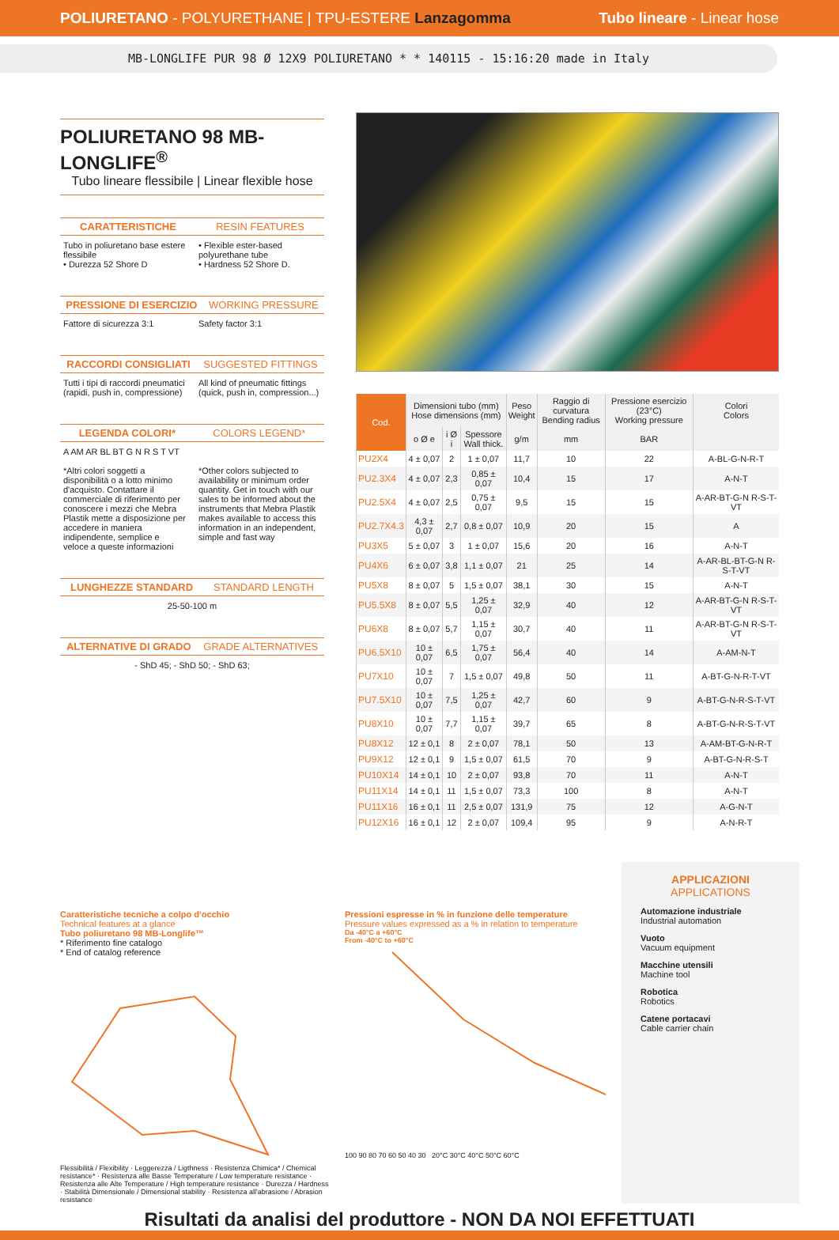POLIURETANO - POLYURETHANE | TPU-ESTERE Lanzagomma Tubo lineare - Linear hose
MB-LONGLIFE PUR 98 Ø 12X9 POLIURETANO * * 140115 - 15:16:20 made in Italy
POLIURETANO 98 MB-LONGLIFE<sup>®</sup>
Tubo lineare flessibile | Linear flexible hose
CARATTERISTICHE RESIN FEATURES
Tubo in poliuretano base estere flessibile
• Durezza 52 Shore D
• Flexible ester-based polyurethane tube
• Hardness 52 Shore D.
PRESSIONE DI ESERCIZIO WORKING PRESSURE
Fattore di sicurezza 3:1 Safety factor 3:1
RACCORDI CONSIGLIATI SUGGESTED FITTINGS
Tutti i tipi di raccordi pneumatici (rapidi, push in, compressione)
All kind of pneumatic fittings (quick, push in, compression...)
LEGENDA COLORI* COLORS LEGEND*
A AM AR BL BT G N R S T VT
*Altri colori soggetti a disponibilità o a lotto minimo d'acquisto. Contattare il commerciale di riferimento per conoscere i mezzi che Mebra Plastik mette a disposizione per accedere in maniera indipendente, semplice e veloce a queste informazioni
*Other colors subjected to availability or minimum order quantity. Get in touch with our sales to be informed about the instruments that Mebra Plastik makes available to access this information in an independent, simple and fast way
LUNGHEZZE STANDARD STANDARD LENGTH
25-50-100 m
ALTERNATIVE DI GRADO GRADE ALTERNATIVES
- ShD 45; - ShD 50; - ShD 63;
| Cod. | Dimensioni tubo (mm) Hose dimensions (mm) | | | Peso Weight | Raggio di curvatura Bending radius | Pressione esercizio (23°C) Working pressure | Colori Colors |
| --- | --- | --- | --- | --- | --- | --- | --- |
| | o Ø e | i Ø i | Spessore Wall thick. | g/m | mm | BAR | |
| PU2X4 | 4 ± 0,07 | 2 | 1 ± 0,07 | 11,7 | 10 | 22 | A-BL-G-N-R-T |
| PU2.3X4 | 4 ± 0,07 | 2,3 | 0,85 ± 0,07 | 10,4 | 15 | 17 | A-N-T |
| PU2.5X4 | 4 ± 0,07 | 2,5 | 0,75 ± 0,07 | 9,5 | 15 | 15 | A-AR-BT-G-N R-S-T-VT |
| PU2.7X4.3 | 4,3 ± 0,07 | 2,7 | 0,8 ± 0,07 | 10,9 | 20 | 15 | A |
| PU3X5 | 5 ± 0,07 | 3 | 1 ± 0,07 | 15,6 | 20 | 16 | A-N-T |
| PU4X6 | 6 ± 0,07 | 3,8 | 1,1 ± 0,07 | 21 | 25 | 14 | A-AR-BL-BT-G-N R-S-T-VT |
| PU5X8 | 8 ± 0,07 | 5 | 1,5 ± 0,07 | 38,1 | 30 | 15 | A-N-T |
| PU5.5X8 | 8 ± 0,07 | 5,5 | 1,25 ± 0,07 | 32,9 | 40 | 12 | A-AR-BT-G-N R-S-T-VT |
| PU6X8 | 8 ± 0,07 | 5,7 | 1,15 ± 0,07 | 30,7 | 40 | 11 | A-AR-BT-G-N R-S-T-VT |
| PU6.5X10 | 10 ± 0,07 | 6,5 | 1,75 ± 0,07 | 56,4 | 40 | 14 | A-AM-N-T |
| PU7X10 | 10 ± 0,07 | 7 | 1,5 ± 0,07 | 49,8 | 50 | 11 | A-BT-G-N-R-T-VT |
| PU7.5X10 | 10 ± 0,07 | 7,5 | 1,25 ± 0,07 | 42,7 | 60 | 9 | A-BT-G-N-R-S-T-VT |
| PU8X10 | 10 ± 0,07 | 7,7 | 1,15 ± 0,07 | 39,7 | 65 | 8 | A-BT-G-N-R-S-T-VT |
| PU8X12 | 12 ± 0,1 | 8 | 2 ± 0,07 | 78,1 | 50 | 13 | A-AM-BT-G-N-R-T |
| PU9X12 | 12 ± 0,1 | 9 | 1,5 ± 0,07 | 61,5 | 70 | 9 | A-BT-G-N-R-S-T |
| PU10X14 | 14 ± 0,1 | 10 | 2 ± 0,07 | 93,8 | 70 | 11 | A-N-T |
| PU11X14 | 14 ± 0,1 | 11 | 1,5 ± 0,07 | 73,3 | 100 | 8 | A-N-T |
| PU11X16 | 16 ± 0,1 | 11 | 2,5 ± 0,07 | 131,9 | 75 | 12 | A-G-N-T |
| PU12X16 | 16 ± 0,1 | 12 | 2 ± 0,07 | 109,4 | 95 | 9 | A-N-R-T |
Caratteristiche tecniche a colpo d'occhio
Technical features at a glance
Tubo poliuretano 98 MB-Longlife™
* Riferimento fine catalogo
* End of catalog reference
Flessibilità / Flexibility · Leggerezza / Ligthness · Resistenza Chimica* / Chemical resistance* · Resistenza alle Basse Temperature / Low temperature resistance · Resistenza alle Alte Temperature / High temperature resistance · Durezza / Hardness · Stabilità Dimensionale / Dimensional stability · Resistenza all'abrasione / Abrasion resistance
Pressioni espresse in % in funzione delle temperature
Pressure values expressed as a % in relation to temperature
Da -40°C a +60°C
From -40°C to +60°C
100 90 80 70 60 50 40 30 20°C 30°C 40°C 50°C 60°C
APPLICAZIONI
APPLICATIONS
Automazione industriale
Industrial automation
Vuoto
Vacuum equipment
Macchine utensili
Machine tool
Robotica
Robotics
Catene portacavi
Cable carrier chain
Risultati da analisi del produttore - NON DA NOI EFFETTUATI